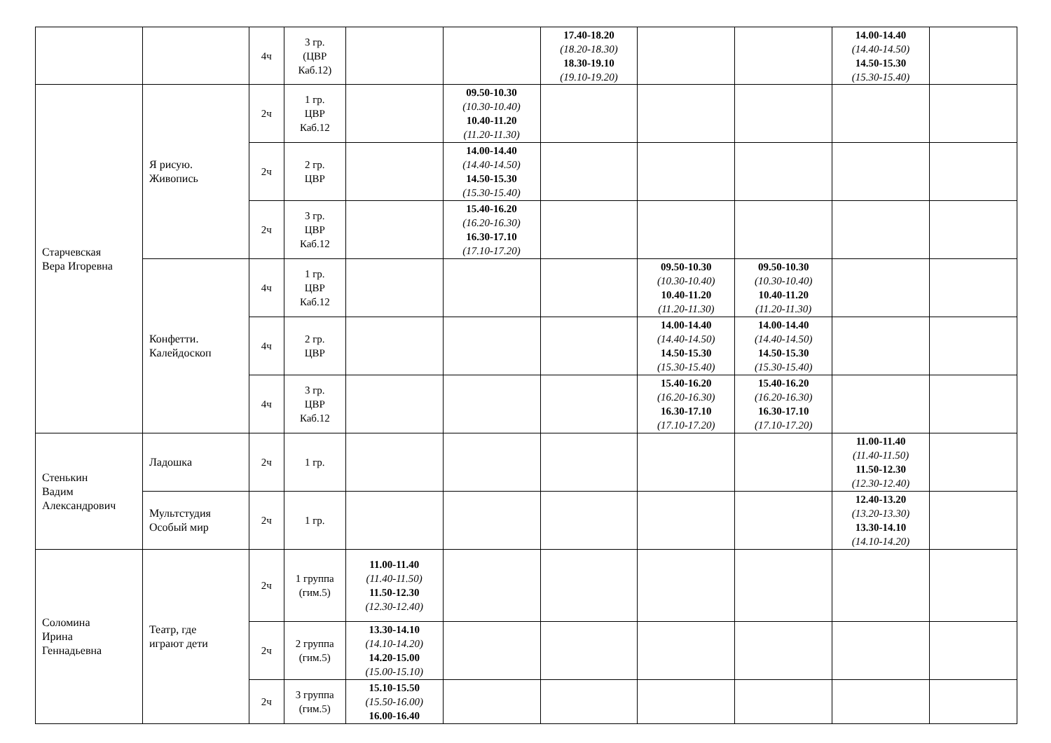| | | 4ч | 3 гр. (ЦВР Каб.12) | | | 17.40-18.20 (18.20-18.30) 18.30-19.10 (19.10-19.20) | | | 14.00-14.40 (14.40-14.50) 14.50-15.30 (15.30-15.40) | |
| Старчевская Вера Игоревна | Я рисую. Живопись | 2ч | 1 гр. ЦВР Каб.12 | | 09.50-10.30 (10.30-10.40) 10.40-11.20 (11.20-11.30) | | | | | |
| | | 2ч | 2 гр. ЦВР | | 14.00-14.40 (14.40-14.50) 14.50-15.30 (15.30-15.40) | | | | | |
| | | 2ч | 3 гр. ЦВР Каб.12 | | 15.40-16.20 (16.20-16.30) 16.30-17.10 (17.10-17.20) | | | | | |
| | Конфетти. Калейдоскоп | 4ч | 1 гр. ЦВР Каб.12 | | | | 09.50-10.30 (10.30-10.40) 10.40-11.20 (11.20-11.30) | 09.50-10.30 (10.30-10.40) 10.40-11.20 (11.20-11.30) | | |
| | | 4ч | 2 гр. ЦВР | | | | 14.00-14.40 (14.40-14.50) 14.50-15.30 (15.30-15.40) | 14.00-14.40 (14.40-14.50) 14.50-15.30 (15.30-15.40) | | |
| | | 4ч | 3 гр. ЦВР Каб.12 | | | | 15.40-16.20 (16.20-16.30) 16.30-17.10 (17.10-17.20) | 15.40-16.20 (16.20-16.30) 16.30-17.10 (17.10-17.20) | | |
| Стенькин Вадим Александрович | Ладошка | 2ч | 1 гр. | | | | | | 11.00-11.40 (11.40-11.50) 11.50-12.30 (12.30-12.40) | |
| | Мультстудия Особый мир | 2ч | 1 гр. | | | | | | 12.40-13.20 (13.20-13.30) 13.30-14.10 (14.10-14.20) | |
| Соломина Ирина Геннадьевна | Театр, где играют дети | 2ч | 1 группа (гим.5) | 11.00-11.40 (11.40-11.50) 11.50-12.30 (12.30-12.40) | | | | | | |
| | | 2ч | 2 группа (гим.5) | 13.30-14.10 (14.10-14.20) 14.20-15.00 (15.00-15.10) | | | | | | |
| | | 2ч | 3 группа (гим.5) | 15.10-15.50 (15.50-16.00) 16.00-16.40 | | | | | | |